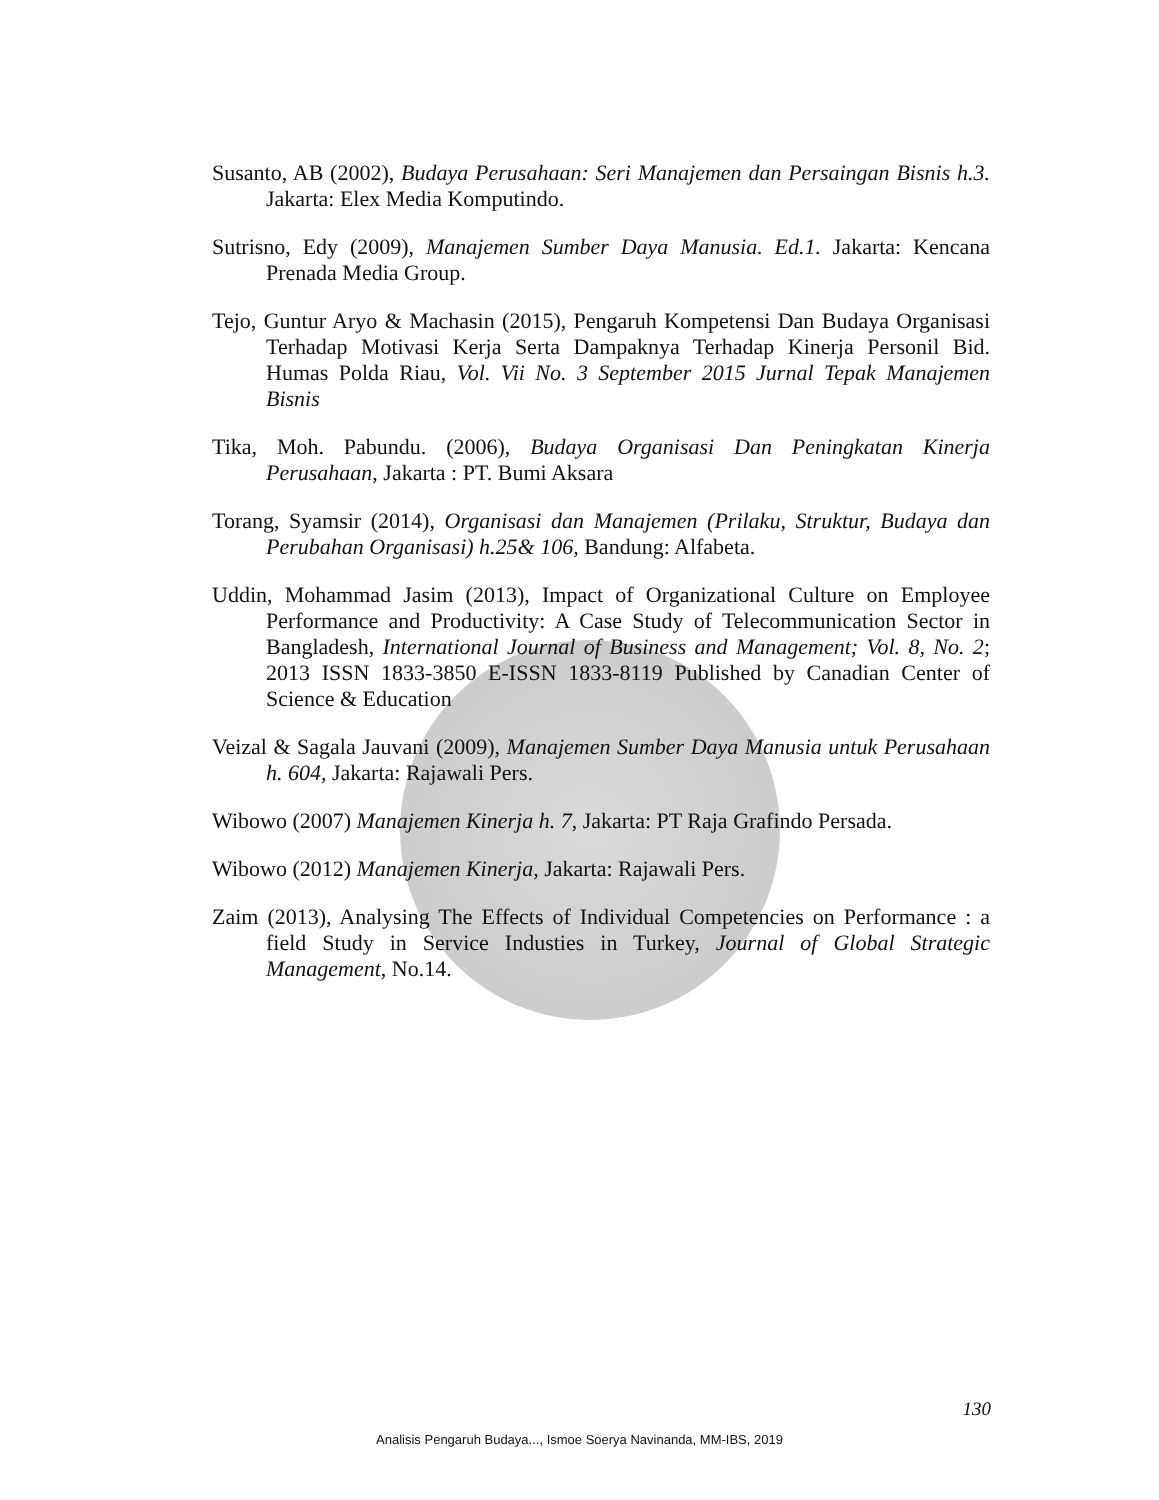Susanto, AB (2002), Budaya Perusahaan: Seri Manajemen dan Persaingan Bisnis h.3. Jakarta: Elex Media Komputindo.
Sutrisno, Edy (2009), Manajemen Sumber Daya Manusia. Ed.1. Jakarta: Kencana Prenada Media Group.
Tejo, Guntur Aryo & Machasin (2015), Pengaruh Kompetensi Dan Budaya Organisasi Terhadap Motivasi Kerja Serta Dampaknya Terhadap Kinerja Personil Bid. Humas Polda Riau, Vol. Vii No. 3 September 2015 Jurnal Tepak Manajemen Bisnis
Tika, Moh. Pabundu. (2006), Budaya Organisasi Dan Peningkatan Kinerja Perusahaan, Jakarta : PT. Bumi Aksara
Torang, Syamsir (2014), Organisasi dan Manajemen (Prilaku, Struktur, Budaya dan Perubahan Organisasi) h.25& 106, Bandung: Alfabeta.
Uddin, Mohammad Jasim (2013), Impact of Organizational Culture on Employee Performance and Productivity: A Case Study of Telecommunication Sector in Bangladesh, International Journal of Business and Management; Vol. 8, No. 2; 2013 ISSN 1833-3850 E-ISSN 1833-8119 Published by Canadian Center of Science & Education
Veizal & Sagala Jauvani (2009), Manajemen Sumber Daya Manusia untuk Perusahaan h. 604, Jakarta: Rajawali Pers.
Wibowo (2007) Manajemen Kinerja h. 7, Jakarta: PT Raja Grafindo Persada.
Wibowo (2012) Manajemen Kinerja, Jakarta: Rajawali Pers.
Zaim (2013), Analysing The Effects of Individual Competencies on Performance : a field Study in Service Industies in Turkey, Journal of Global Strategic Management, No.14.
130
Analisis Pengaruh Budaya..., Ismoe Soerya Navinanda, MM-IBS, 2019